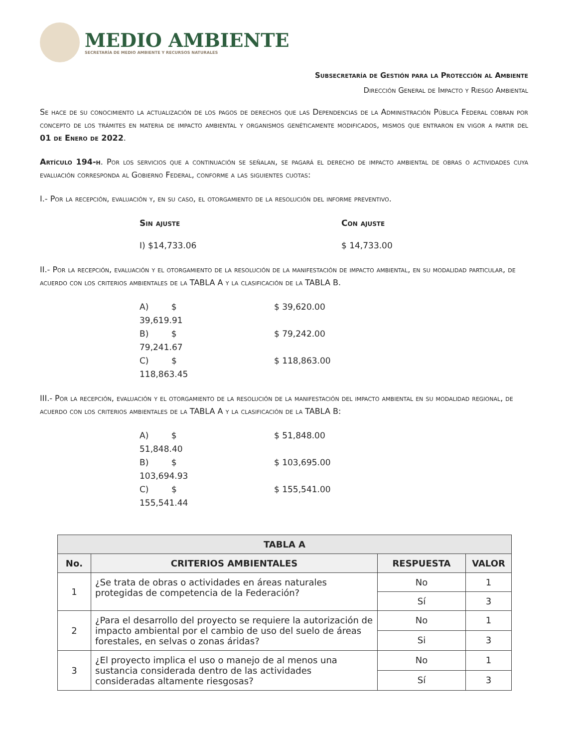MEDIO AMBIENTE
SECRETARÍA DE MEDIO AMBIENTE Y RECURSOS NATURALES
Subsecretaría de Gestión para la Protección al Ambiente
Dirección General de Impacto y Riesgo Ambiental
Se hace de su conocimiento la actualización de los pagos de derechos que las Dependencias de la Administración Pública Federal cobran por concepto de los trámites en materia de impacto ambiental y organismos genéticamente modificados, mismos que entraron en vigor a partir del 01 de Enero de 2022.
Artículo 194-h. Por los servicios que a continuación se señalan, se pagará el derecho de impacto ambiental de obras o actividades cuya evaluación corresponda al Gobierno Federal, conforme a las siguientes cuotas:
I.- Por la recepción, evaluación y, en su caso, el otorgamiento de la resolución del informe preventivo.
Sin ajuste Con ajuste
I) $14,733.06 $ 14,733.00
II.- Por la recepción, evaluación y el otorgamiento de la resolución de la manifestación de impacto ambiental, en su modalidad particular, de acuerdo con los criterios ambientales de la TABLA A y la clasificación de la TABLA B.
A) $ 39,619.91 $ 39,620.00 B) $ 79,241.67 $ 79,242.00 C) $ 118,863.45 $ 118,863.00
III.- Por la recepción, evaluación y el otorgamiento de la resolución de la manifestación del impacto ambiental en su modalidad regional, de acuerdo con los criterios ambientales de la TABLA A y la clasificación de la TABLA B:
A) $ 51,848.40 $ 51,848.00 B) $ 103,694.93 $ 103,695.00 C) $ 155,541.44 $ 155,541.00
| TABLA A | | | |
| --- | --- | --- | --- |
| No. | CRITERIOS AMBIENTALES | RESPUESTA | VALOR |
| 1 | ¿Se trata de obras o actividades en áreas naturales protegidas de competencia de la Federación? | No | 1 |
| | | Sí | 3 |
| 2 | ¿Para el desarrollo del proyecto se requiere la autorización de impacto ambiental por el cambio de uso del suelo de áreas forestales, en selvas o zonas áridas? | No | 1 |
| | | Si | 3 |
| 3 | ¿El proyecto implica el uso o manejo de al menos una sustancia considerada dentro de las actividades consideradas altamente riesgosas? | No | 1 |
| | | Sí | 3 |